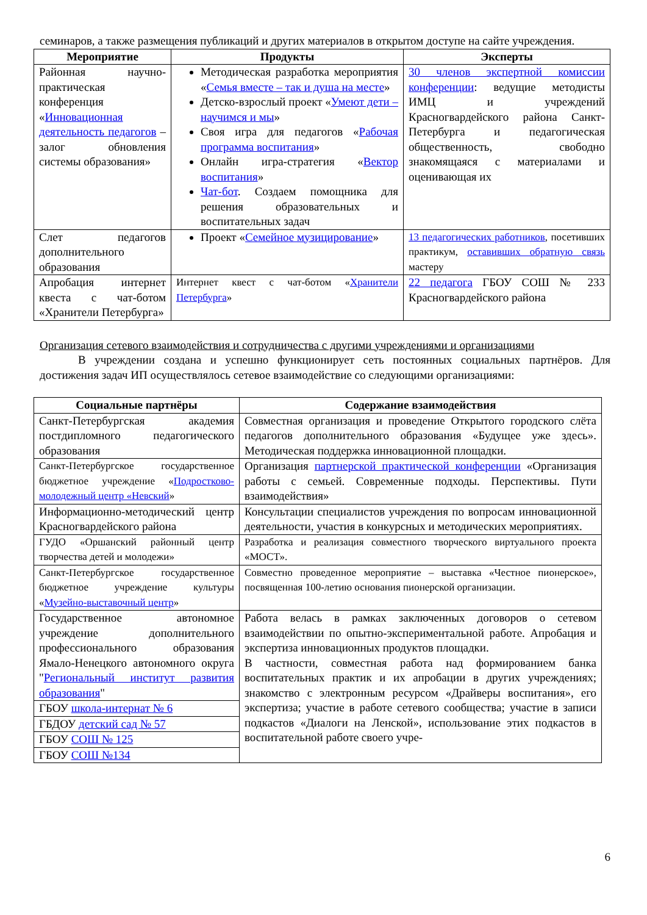семинаров, а также размещения публикаций и других материалов в открытом доступе на сайте учреждения.
| Мероприятие | Продукты | Эксперты |
| --- | --- | --- |
| Районная научно-практическая конференция « Инновационная деятельность педагогов – залог обновления системы образования» | Методическая разработка мероприятия « Семья вместе – так и душа на месте » Детско-взрослый проект « Умеют дети – научимся и мы » Своя игра для педагогов « Рабочая программа воспитания » Онлайн игра-стратегия « Вектор воспитания » Чат-бот . Создаем помощника для решения образовательных и воспитательных задач | 30 членов экспертной комиссии конференции : ведущие методисты ИМЦ и учреждений Красногвардейского района Санкт-Петербурга и педагогическая общественность, свободно знакомящаяся с материалами и оценивающая их |
| Слет педагогов дополнительного образования | Проект « Семейное музицирование » | 13 педагогических работников , посетивших практикум, оставивших обратную связь мастеру |
| Апробация интернет квеста с чат-ботом «Хранители Петербурга» | Интернет квест с чат-ботом « Хранители Петербурга » | 22 педагога ГБОУ СОШ № 233 Красногвардейского района |
Организация сетевого взаимодействия и сотрудничества с другими учреждениями и организациями
В учреждении создана и успешно функционирует сеть постоянных социальных партнёров. Для достижения задач ИП осуществлялось сетевое взаимодействие со следующими организациями:
| Социальные партнёры | Содержание взаимодействия |
| --- | --- |
| Санкт-Петербургская академия постдипломного педагогического образования | Совместная организация и проведение Открытого городского слёта педагогов дополнительного образования «Будущее уже здесь». Методическая поддержка инновационной площадки. |
| Санкт-Петербургское государственное бюджетное учреждение « Подростково-молодежный центр «Невский » | Организация партнерской практической конференции «Организация работы с семьей. Современные подходы. Перспективы. Пути взаимодействия» |
| Информационно-методический центр Красногвардейского района | Консультации специалистов учреждения по вопросам инновационной деятельности, участия в конкурсных и методических мероприятиях. |
| ГУДО «Оршанский районный центр творчества детей и молодежи» | Разработка и реализация совместного творческого виртуального проекта «МОСТ». |
| Санкт-Петербургское государственное бюджетное учреждение культуры « Музейно-выставочный центр » | Совместно проведенное мероприятие – выставка «Честное пионерское», посвященная 100-летию основания пионерской организации. |
| Государственное автономное учреждение дополнительного профессионального образования Ямало-Ненецкого автономного округа " Региональный институт развития образования " | Работа велась в рамках заключенных договоров о сетевом взаимодействии по опытно-экспериментальной работе. Апробация и экспертиза инновационных продуктов площадки. В частности, совместная работа над формированием банка воспитательных практик и их апробации в других учреждениях; знакомство с электронным ресурсом «Драйверы воспитания», его экспертиза; участие в работе сетевого сообщества; участие в записи подкастов «Диалоги на Ленской», использование этих подкастов в воспитательной работе своего учре- |
| ГБОУ школа-интернат № 6 | |
| ГБДОУ детский сад № 57 | |
| ГБОУ СОШ № 125 | |
| ГБОУ СОШ №134 | |
6